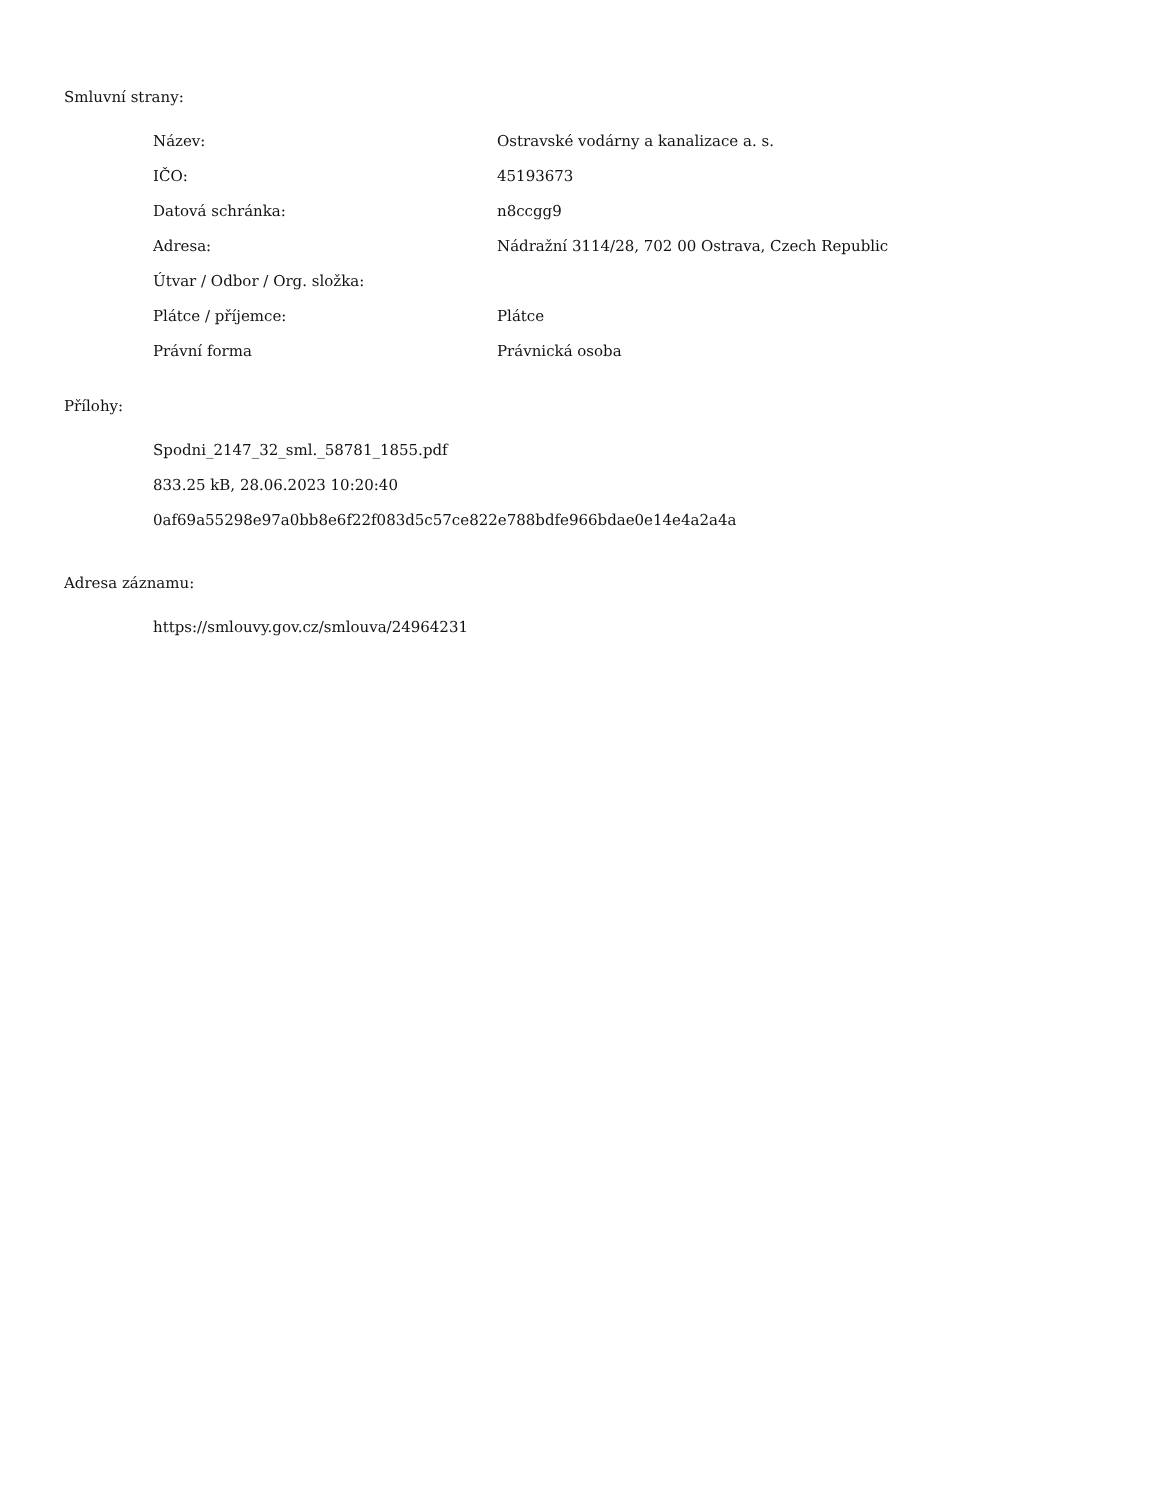Smluvní strany:
| Název: | Ostravské vodárny a kanalizace a. s. |
| IČO: | 45193673 |
| Datová schránka: | n8ccgg9 |
| Adresa: | Nádražní 3114/28, 702 00 Ostrava, Czech Republic |
| Útvar / Odbor / Org. složka: | |
| Plátce / příjemce: | Plátce |
| Právní forma | Právnická osoba |
Přílohy:
Spodni_2147_32_sml._58781_1855.pdf
833.25 kB, 28.06.2023 10:20:40
0af69a55298e97a0bb8e6f22f083d5c57ce822e788bdfe966bdae0e14e4a2a4a
Adresa záznamu:
https://smlouvy.gov.cz/smlouva/24964231